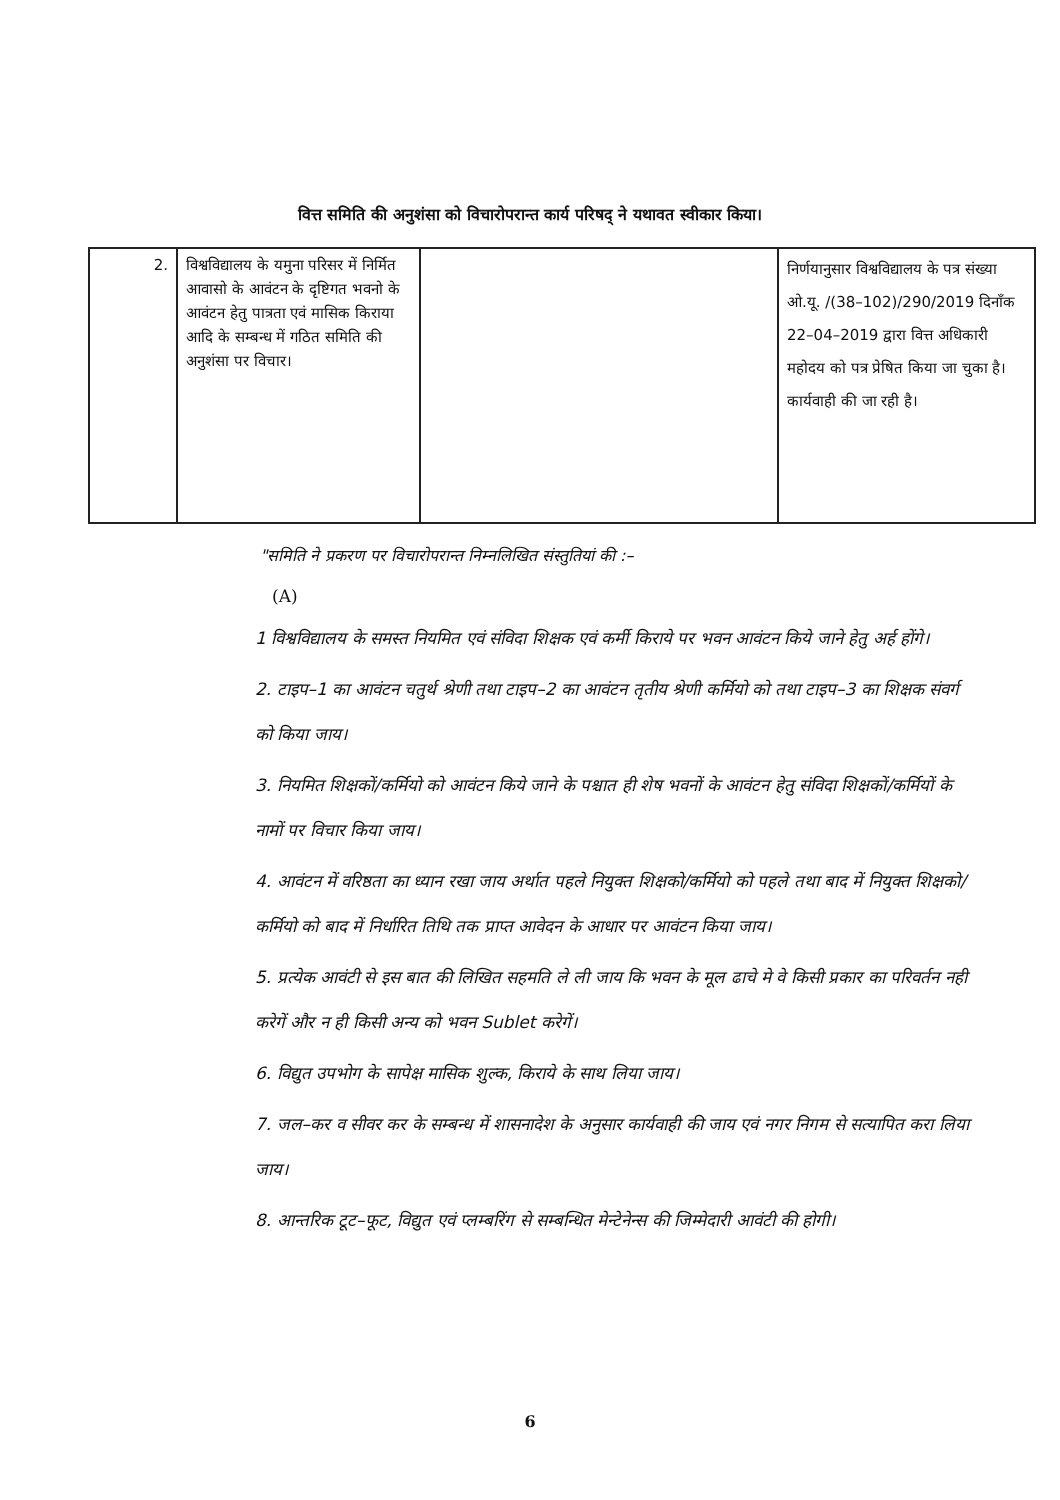वित्त समिति की अनुशंसा को विचारोपरान्त कार्य परिषद् ने यथावत स्वीकार किया।
| 2. | विश्वविद्यालय के यमुना परिसर में निर्मित आवासो के आवंटन के दृष्टिगत भवनो के आवंटन हेतु पात्रता एवं मासिक किराया आदि के सम्बन्ध में गठित समिति की अनुशंसा पर विचार। | | निर्णयानुसार विश्वविद्यालय के पत्र संख्या ओ.यू. /(38–102)/290/2019 दिनाँक 22–04–2019 द्वारा वित्त अधिकारी महोदय को पत्र प्रेषित किया जा चुका है। कार्यवाही की जा रही है। |
"समिति ने प्रकरण पर विचारोपरान्त निम्नलिखित संस्तुतियां की :–
(A)
1 विश्वविद्यालय के समस्त नियमित एवं संविदा शिक्षक एवं कर्मी किराये पर भवन आवंटन किये जाने हेतु अर्ह होंगे।
2. टाइप–1 का आवंटन चतुर्थ श्रेणी तथा टाइप–2 का आवंटन तृतीय श्रेणी कर्मियो को तथा टाइप–3 का शिक्षक संवर्ग को किया जाय।
3. नियमित शिक्षकों/कर्मियो को आवंटन किये जाने के पश्चात ही शेष भवनों के आवंटन हेतु संविदा शिक्षकों/कर्मियों के नामों पर विचार किया जाय।
4. आवंटन में वरिष्ठता का ध्यान रखा जाय अर्थात पहले नियुक्त शिक्षको/कर्मियो को पहले तथा बाद में नियुक्त शिक्षको/कर्मियो को बाद में निर्धारित तिथि तक प्राप्त आवेदन के आधार पर आवंटन किया जाय।
5. प्रत्येक आवंटी से इस बात की लिखित सहमति ले ली जाय कि भवन के मूल ढाचे मे वे किसी प्रकार का परिवर्तन नही करेगें और न ही किसी अन्य को भवन Sublet करेगें।
6. विद्युत उपभोग के सापेक्ष मासिक शुल्क, किराये के साथ लिया जाय।
7. जल–कर व सीवर कर के सम्बन्ध में शासनादेश के अनुसार कार्यवाही की जाय एवं नगर निगम से सत्यापित करा लिया जाय।
8. आन्तरिक टूट–फूट, विद्युत एवं प्लम्बरिंग से सम्बन्धित मेन्टेनेन्स की जिम्मेदारी आवंटी की होगी।
6